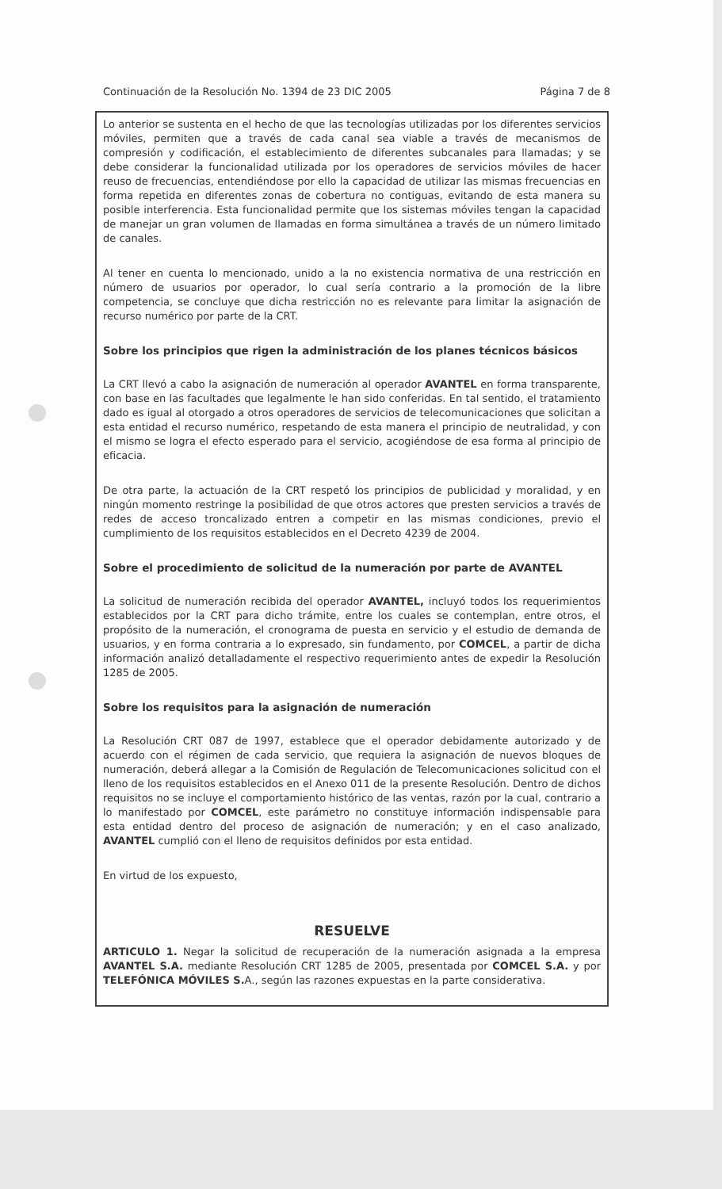Continuación de la Resolución No. 1394 de 23 DIC 2005 Página 7 de 8
Lo anterior se sustenta en el hecho de que las tecnologías utilizadas por los diferentes servicios móviles, permiten que a través de cada canal sea viable a través de mecanismos de compresión y codificación, el establecimiento de diferentes subcanales para llamadas; y se debe considerar la funcionalidad utilizada por los operadores de servicios móviles de hacer reuso de frecuencias, entendiéndose por ello la capacidad de utilizar las mismas frecuencias en forma repetida en diferentes zonas de cobertura no contiguas, evitando de esta manera su posible interferencia. Esta funcionalidad permite que los sistemas móviles tengan la capacidad de manejar un gran volumen de llamadas en forma simultánea a través de un número limitado de canales.
Al tener en cuenta lo mencionado, unido a la no existencia normativa de una restricción en número de usuarios por operador, lo cual sería contrario a la promoción de la libre competencia, se concluye que dicha restricción no es relevante para limitar la asignación de recurso numérico por parte de la CRT.
Sobre los principios que rigen la administración de los planes técnicos básicos
La CRT llevó a cabo la asignación de numeración al operador AVANTEL en forma transparente, con base en las facultades que legalmente le han sido conferidas. En tal sentido, el tratamiento dado es igual al otorgado a otros operadores de servicios de telecomunicaciones que solicitan a esta entidad el recurso numérico, respetando de esta manera el principio de neutralidad, y con el mismo se logra el efecto esperado para el servicio, acogiéndose de esa forma al principio de eficacia.
De otra parte, la actuación de la CRT respetó los principios de publicidad y moralidad, y en ningún momento restringe la posibilidad de que otros actores que presten servicios a través de redes de acceso troncalizado entren a competir en las mismas condiciones, previo el cumplimiento de los requisitos establecidos en el Decreto 4239 de 2004.
Sobre el procedimiento de solicitud de la numeración por parte de AVANTEL
La solicitud de numeración recibida del operador AVANTEL, incluyó todos los requerimientos establecidos por la CRT para dicho trámite, entre los cuales se contemplan, entre otros, el propósito de la numeración, el cronograma de puesta en servicio y el estudio de demanda de usuarios, y en forma contraria a lo expresado, sin fundamento, por COMCEL, a partir de dicha información analizó detalladamente el respectivo requerimiento antes de expedir la Resolución 1285 de 2005.
Sobre los requisitos para la asignación de numeración
La Resolución CRT 087 de 1997, establece que el operador debidamente autorizado y de acuerdo con el régimen de cada servicio, que requiera la asignación de nuevos bloques de numeración, deberá allegar a la Comisión de Regulación de Telecomunicaciones solicitud con el lleno de los requisitos establecidos en el Anexo 011 de la presente Resolución. Dentro de dichos requisitos no se incluye el comportamiento histórico de las ventas, razón por la cual, contrario a lo manifestado por COMCEL, este parámetro no constituye información indispensable para esta entidad dentro del proceso de asignación de numeración; y en el caso analizado, AVANTEL cumplió con el lleno de requisitos definidos por esta entidad.
En virtud de los expuesto,
RESUELVE
ARTICULO 1. Negar la solicitud de recuperación de la numeración asignada a la empresa AVANTEL S.A. mediante Resolución CRT 1285 de 2005, presentada por COMCEL S.A. y por TELEFÓNICA MÓVILES S. A., según las razones expuestas en la parte considerativa.